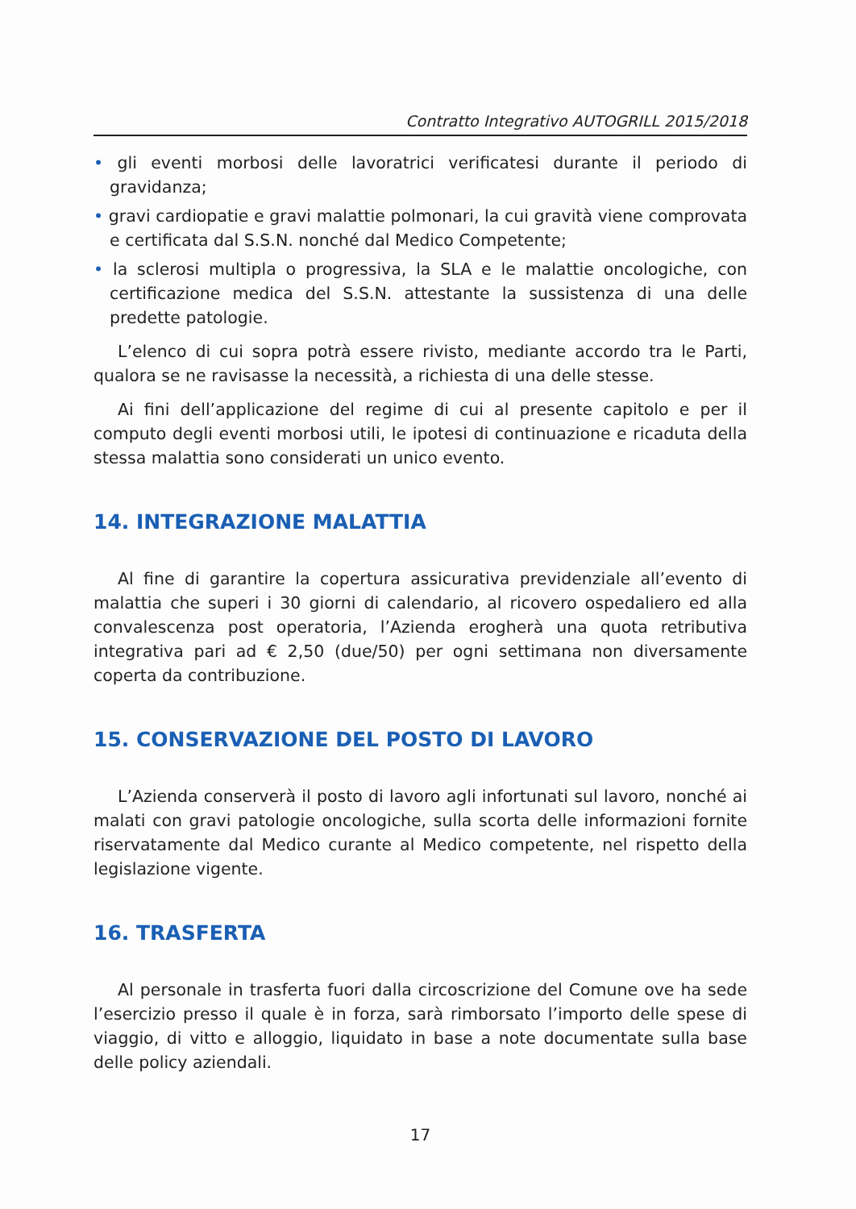Contratto Integrativo AUTOGRILL 2015/2018
• gli eventi morbosi delle lavoratrici verificatesi durante il periodo di gravidanza;
• gravi cardiopatie e gravi malattie polmonari, la cui gravità viene comprovata e certificata dal S.S.N. nonché dal Medico Competente;
• la sclerosi multipla o progressiva, la SLA e le malattie oncologiche, con certificazione medica del S.S.N. attestante la sussistenza di una delle predette patologie.
L’elenco di cui sopra potrà essere rivisto, mediante accordo tra le Parti, qualora se ne ravisasse la necessità, a richiesta di una delle stesse.
Ai fini dell’applicazione del regime di cui al presente capitolo e per il computo degli eventi morbosi utili, le ipotesi di continuazione e ricaduta della stessa malattia sono considerati un unico evento.
14. INTEGRAZIONE MALATTIA
Al fine di garantire la copertura assicurativa previdenziale all’evento di malattia che superi i 30 giorni di calendario, al ricovero ospedaliero ed alla convalescenza post operatoria, l’Azienda erogherà una quota retributiva integrativa pari ad € 2,50 (due/50) per ogni settimana non diversamente coperta da contribuzione.
15. CONSERVAZIONE DEL POSTO DI LAVORO
L’Azienda conserverà il posto di lavoro agli infortunati sul lavoro, nonché ai malati con gravi patologie oncologiche, sulla scorta delle informazioni fornite riservatamente dal Medico curante al Medico competente, nel rispetto della legislazione vigente.
16. TRASFERTA
Al personale in trasferta fuori dalla circoscrizione del Comune ove ha sede l’esercizio presso il quale è in forza, sarà rimborsato l’importo delle spese di viaggio, di vitto e alloggio, liquidato in base a note documentate sulla base delle policy aziendali.
17